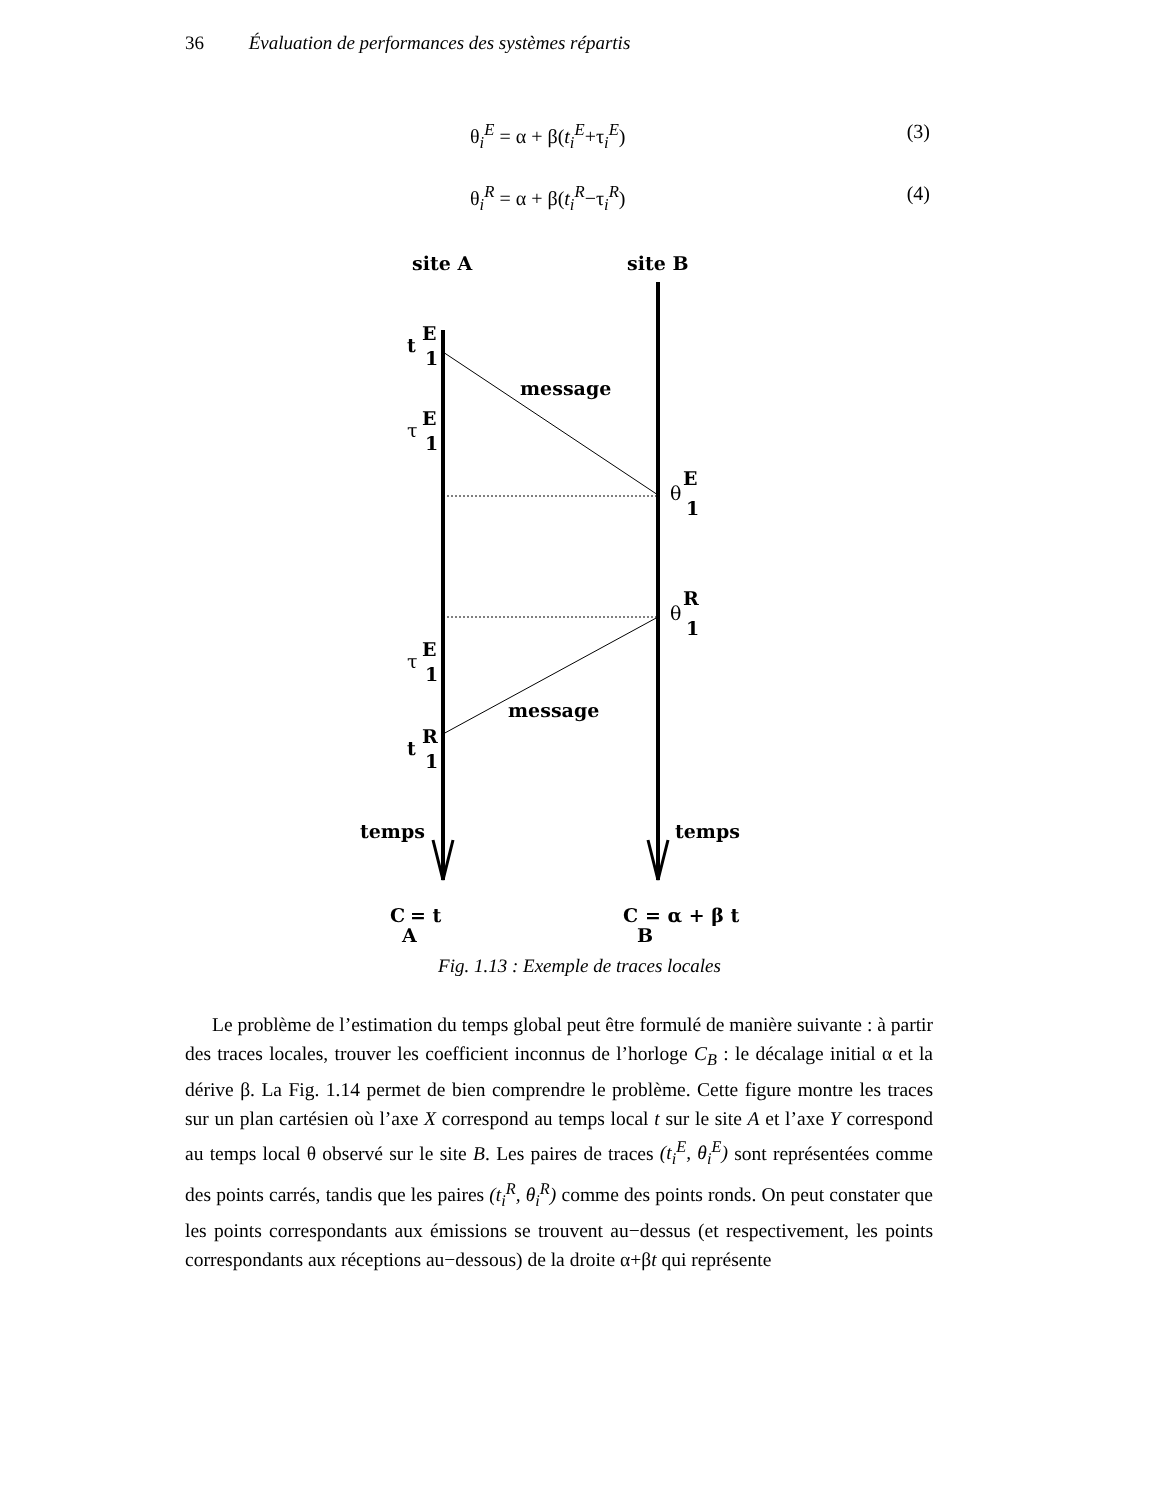36 Évaluation de performances des systèmes répartis
θ<sub>i</sub><sup>E</sup> = α + β(t<sub>i</sub><sup>E</sup>+τ<sub>i</sub><sup>E</sup>) (3)
θ<sub>i</sub><sup>R</sup> = α + β(t<sub>i</sub><sup>R</sup>−τ<sub>i</sub><sup>R</sup>) (4)
site A
site B
t
E
1
message
τ
E
1
θ
E
1
θ
R
1
τ
E
1
message
t
R
1
temps
temps
C
A
= t
C
B
= α + β t
Fig. 1.13 : Exemple de traces locales
Le problème de l’estimation du temps global peut être formulé de manière suivante : à partir des traces locales, trouver les coefficient inconnus de l’horloge C<sub>B</sub> : le décalage initial α et la dérive β. La Fig. 1.14 permet de bien comprendre le problème. Cette figure montre les traces sur un plan cartésien où l’axe X correspond au temps local t sur le site A et l’axe Y correspond au temps local θ observé sur le site B. Les paires de traces (t<sub>i</sub><sup>E</sup>, θ<sub>i</sub><sup>E</sup>) sont représentées comme des points carrés, tandis que les paires (t<sub>i</sub><sup>R</sup>, θ<sub>i</sub><sup>R</sup>) comme des points ronds. On peut constater que les points correspondants aux émissions se trouvent au−dessus (et respectivement, les points correspondants aux réceptions au−dessous) de la droite α+βt qui représente